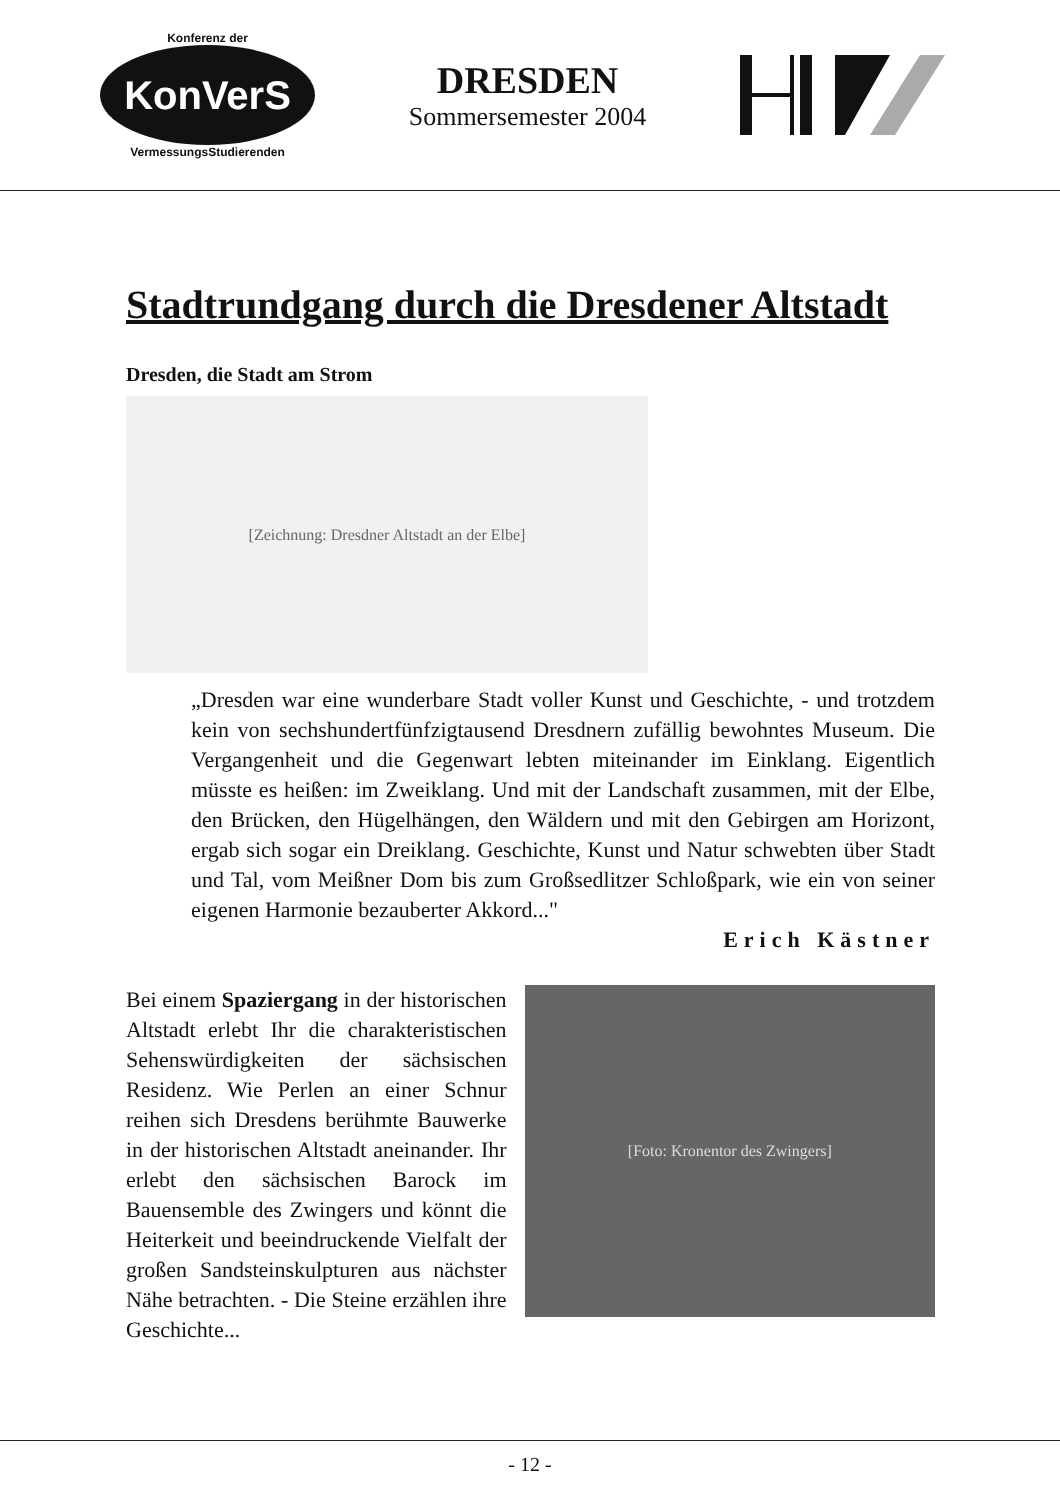Konferenz der
KonVerS
VermessungsStudierenden
DRESDEN
Sommersemester 2004
Stadtrundgang durch die Dresdener Altstadt
Dresden, die Stadt am Strom
[Zeichnung: Dresdner Altstadt an der Elbe]
„Dresden war eine wunderbare Stadt voller Kunst und Geschichte, - und trotzdem kein von sechshundertfünfzigtausend Dresdnern zufällig bewohntes Museum. Die Vergangenheit und die Gegenwart lebten miteinander im Einklang. Eigentlich müsste es heißen: im Zweiklang. Und mit der Landschaft zusammen, mit der Elbe, den Brücken, den Hügelhängen, den Wäldern und mit den Gebirgen am Horizont, ergab sich sogar ein Dreiklang. Geschichte, Kunst und Natur schwebten über Stadt und Tal, vom Meißner Dom bis zum Großsedlitzer Schloßpark, wie ein von seiner eigenen Harmonie bezauberter Akkord..."
Erich Kästner
Bei einem Spaziergang in der historischen Altstadt erlebt Ihr die charakteristischen Sehenswürdigkeiten der sächsischen Residenz. Wie Perlen an einer Schnur reihen sich Dresdens berühmte Bauwerke in der historischen Altstadt aneinander. Ihr erlebt den sächsischen Barock im Bauensemble des Zwingers und könnt die Heiterkeit und beeindruckende Vielfalt der großen Sandsteinskulpturen aus nächster Nähe betrachten. - Die Steine erzählen ihre Geschichte...
[Foto: Kronentor des Zwingers]
- 12 -